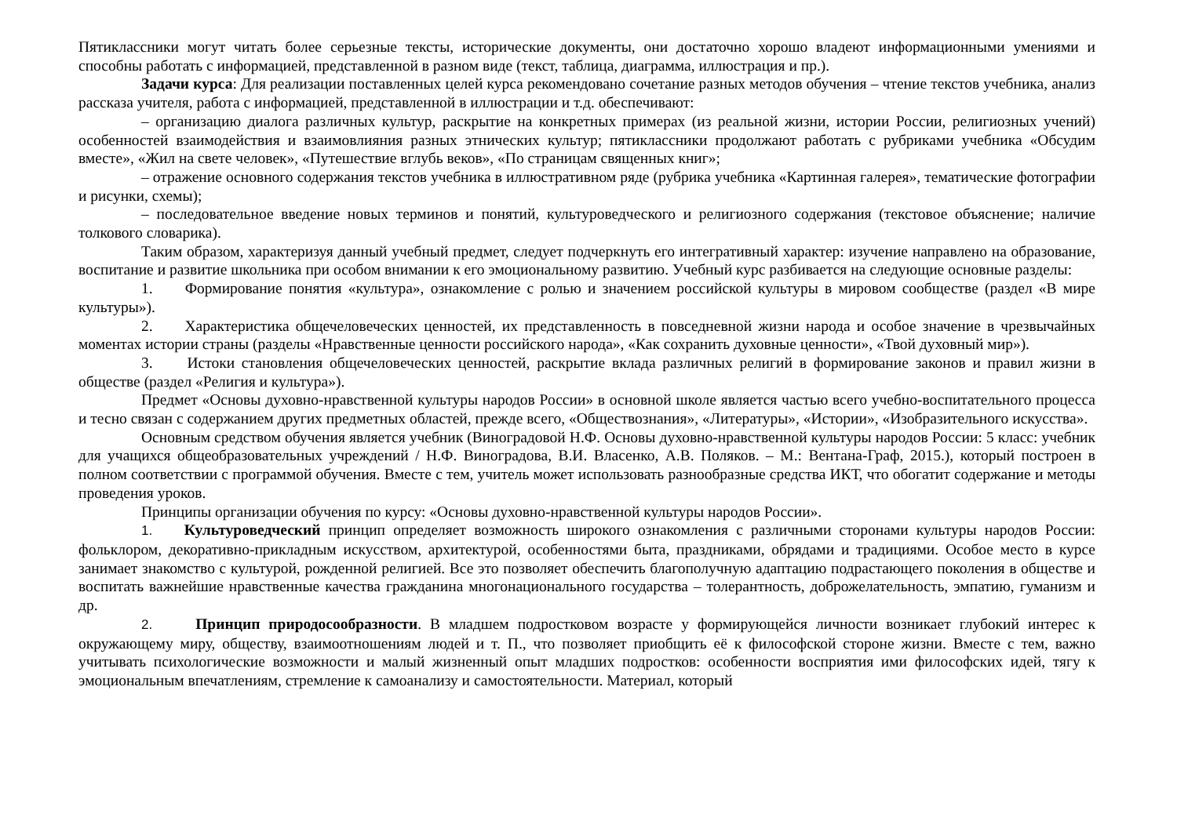Пятиклассники могут читать более серьезные тексты, исторические документы, они достаточно хорошо владеют информационными умениями и способны работать с информацией, представленной в разном виде (текст, таблица, диаграмма, иллюстрация и пр.).
Задачи курса: Для реализации поставленных целей курса рекомендовано сочетание разных методов обучения – чтение текстов учебника, анализ рассказа учителя, работа с информацией, представленной в иллюстрации и т.д. обеспечивают:
– организацию диалога различных культур, раскрытие на конкретных примерах (из реальной жизни, истории России, религиозных учений) особенностей взаимодействия и взаимовлияния разных этнических культур; пятиклассники продолжают работать с рубриками учебника «Обсудим вместе», «Жил на свете человек», «Путешествие вглубь веков», «По страницам священных книг»;
– отражение основного содержания текстов учебника в иллюстративном ряде (рубрика учебника «Картинная галерея», тематические фотографии и рисунки, схемы);
– последовательное введение новых терминов и понятий, культуроведческого и религиозного содержания (текстовое объяснение; наличие толкового словарика).
Таким образом, характеризуя данный учебный предмет, следует подчеркнуть его интегративный характер: изучение направлено на образование, воспитание и развитие школьника при особом внимании к его эмоциональному развитию. Учебный курс разбивается на следующие основные разделы:
1. Формирование понятия «культура», ознакомление с ролью и значением российской культуры в мировом сообществе (раздел «В мире культуры»).
2. Характеристика общечеловеческих ценностей, их представленность в повседневной жизни народа и особое значение в чрезвычайных моментах истории страны (разделы «Нравственные ценности российского народа», «Как сохранить духовные ценности», «Твой духовный мир»).
3. Истоки становления общечеловеческих ценностей, раскрытие вклада различных религий в формирование законов и правил жизни в обществе (раздел «Религия и культура»).
Предмет «Основы духовно-нравственной культуры народов России» в основной школе является частью всего учебно-воспитательного процесса и тесно связан с содержанием других предметных областей, прежде всего, «Обществознания», «Литературы», «Истории», «Изобразительного искусства».
Основным средством обучения является учебник (Виноградовой Н.Ф. Основы духовно-нравственной культуры народов России: 5 класс: учебник для учащихся общеобразовательных учреждений / Н.Ф. Виноградова, В.И. Власенко, А.В. Поляков. – М.: Вентана-Граф, 2015.), который построен в полном соответствии с программой обучения. Вместе с тем, учитель может использовать разнообразные средства ИКТ, что обогатит содержание и методы проведения уроков.
Принципы организации обучения по курсу: «Основы духовно-нравственной культуры народов России».
1. Культуроведческий принцип определяет возможность широкого ознакомления с различными сторонами культуры народов России: фольклором, декоративно-прикладным искусством, архитектурой, особенностями быта, праздниками, обрядами и традициями. Особое место в курсе занимает знакомство с культурой, рожденной религией. Все это позволяет обеспечить благополучную адаптацию подрастающего поколения в обществе и воспитать важнейшие нравственные качества гражданина многонационального государства – толерантность, доброжелательность, эмпатию, гуманизм и др.
2. Принцип природосообразности. В младшем подростковом возрасте у формирующейся личности возникает глубокий интерес к окружающему миру, обществу, взаимоотношениям людей и т. П., что позволяет приобщить её к философской стороне жизни. Вместе с тем, важно учитывать психологические возможности и малый жизненный опыт младших подростков: особенности восприятия ими философских идей, тягу к эмоциональным впечатлениям, стремление к самоанализу и самостоятельности. Материал, который